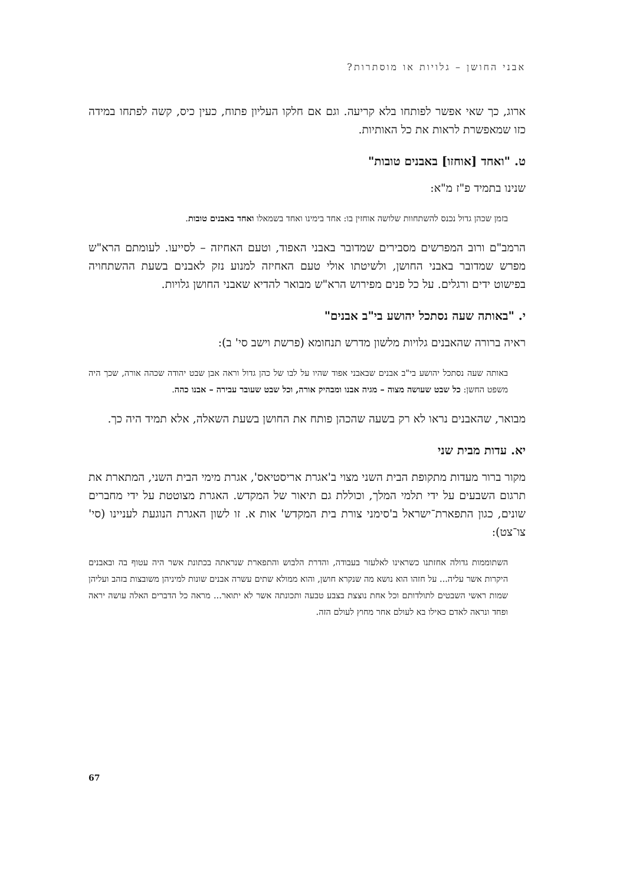אבני החושן – גלויות או מוסתרות?
ארוג, כך שאי אפשר לפותחו בלא קריעה. וגם אם חלקו העליון פתוח, כעין כיס, קשה לפתחו במידה כזו שמאפשרת לראות את כל האותיות.
ט. "ואחד [אוחזו] באבנים טובות"
שנינו בתמיד פ"ז מ"א:
בזמן שכהן גדול נכנס להשתחוות שלושה אוחזין בו: אחד בימינו ואחד בשמאלו ואחד באבנים טובות.
הרמב"ם ורוב המפרשים מסבירים שמדובר באבני האפוד, וטעם האחיזה – לסייעו. לעומתם הרא"ש מפרש שמדובר באבני החושן, ולשיטתו אולי טעם האחיזה למנוע נזק לאבנים בשעת ההשתחויה בפישוט ידים ורגלים. על כל פנים מפירוש הרא"ש מבואר להדיא שאבני החושן גלויות.
י. "באותה שעה נסתכל יהושע בי"ב אבנים"
ראיה ברורה שהאבנים גלויות מלשון מדרש תנחומא (פרשת וישב סי' ב):
באותה שעה נסתכל יהושע בי"ב אבנים שבאבני אפוד שהיו על לבו של כהן גדול וראה אבן שבט יהודה שכהה אורה, שכך היה משפט החשן: כל שבט שעושה מצוה – מגיה אבנו ומבהיק אורה, וכל שבט שעובר עבירה – אבנו כהה.
מבואר, שהאבנים נראו לא רק בשעה שהכהן פותח את החושן בשעת השאלה, אלא תמיד היה כך.
יא. עדות מבית שני
מקור ברור מעדות מתקופת הבית השני מצוי ב'אגרת אריסטיאס', אגרת מימי הבית השני, המתארת את תרגום השבעים על ידי תלמי המלך, וכוללת גם תיאור של המקדש. האגרת מצוטטת על ידי מחברים שונים, כגון התפארת־ישראל ב'סימני צורת בית המקדש' אות א. זו לשון האגרת הנוגעת לעניינו (סי' צו־צט):
השתוממות גדולה אחזתנו כשראינו לאלעזר בעבודה, והדרת הלבוש והתפארת שנראתה בכתונת אשר היה עטוף בה ובאבנים היקרות אשר עליה... על חזהו הוא נושא מה שנקרא חושן, והוא ממולא שתים עשרה אבנים שונות למיניהן משובצות בזהב ועליהן שמות ראשי השבטים לתולדותם וכל אחת נוצצת בצבע טבעה ותכונתה אשר לא יתואר... מראה כל הדברים האלה עושה יראה ופחד ונראה לאדם כאילו בא לעולם אחר מחוץ לעולם הזה.
67